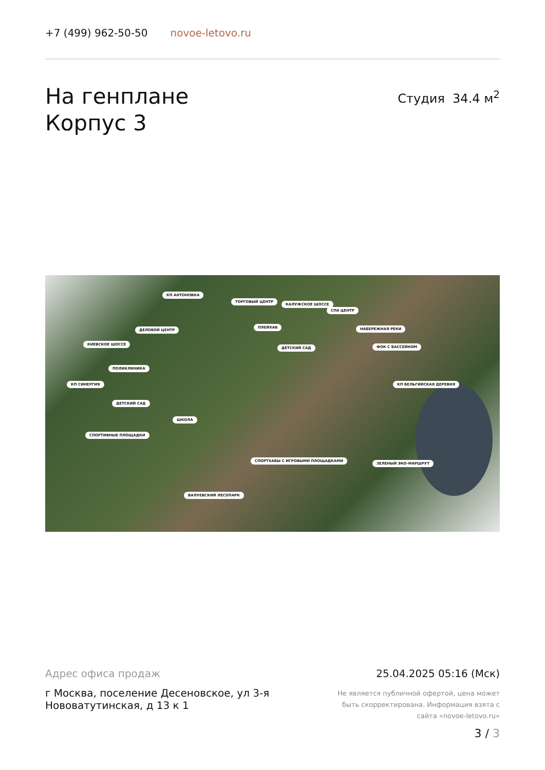+7 (499) 962-50-50 novoe-letovo.ru
На генплане
Корпус 3
Студия 34.4 м<sup>2</sup>
КП АНТОНОВКА
ТОРГОВЫЙ ЦЕНТР
КАЛУЖСКОЕ ШОССЕ
СПА ЦЕНТР
ДЕЛОВОЙ ЦЕНТР
ПЛЕЙХАБ НАБЕРЕЖНАЯ РЕКИ
КИЕВСКОЕ ШОССЕ
ДЕТСКИЙ САД ФОК С БАССЕЙНОМ
ПОЛИКЛИНИКА
КП СИНЕРГИЯ КП БЕЛЬГИЙСКАЯ ДЕРЕВНЯ
ДЕТСКИЙ САД
ШКОЛА
СПОРТИВНЫЕ ПЛОЩАДКИ
СПОРТХАБЫ С ИГРОВЫМИ ПЛОЩАДКАМИ
ЗЕЛЕНЫЙ ЭКО-МАРШРУТ
ВАЛУЕВСКИЙ ЛЕСОПАРК
Адрес офиса продаж
г Москва, поселение Десеновское, ул 3-я Нововатутинская, д 13 к 1
25.04.2025 05:16 (Мск)
Не является публичной офертой, цена может быть скорректирована. Информация взята с сайта «novoe-letovo.ru»
3 / 3